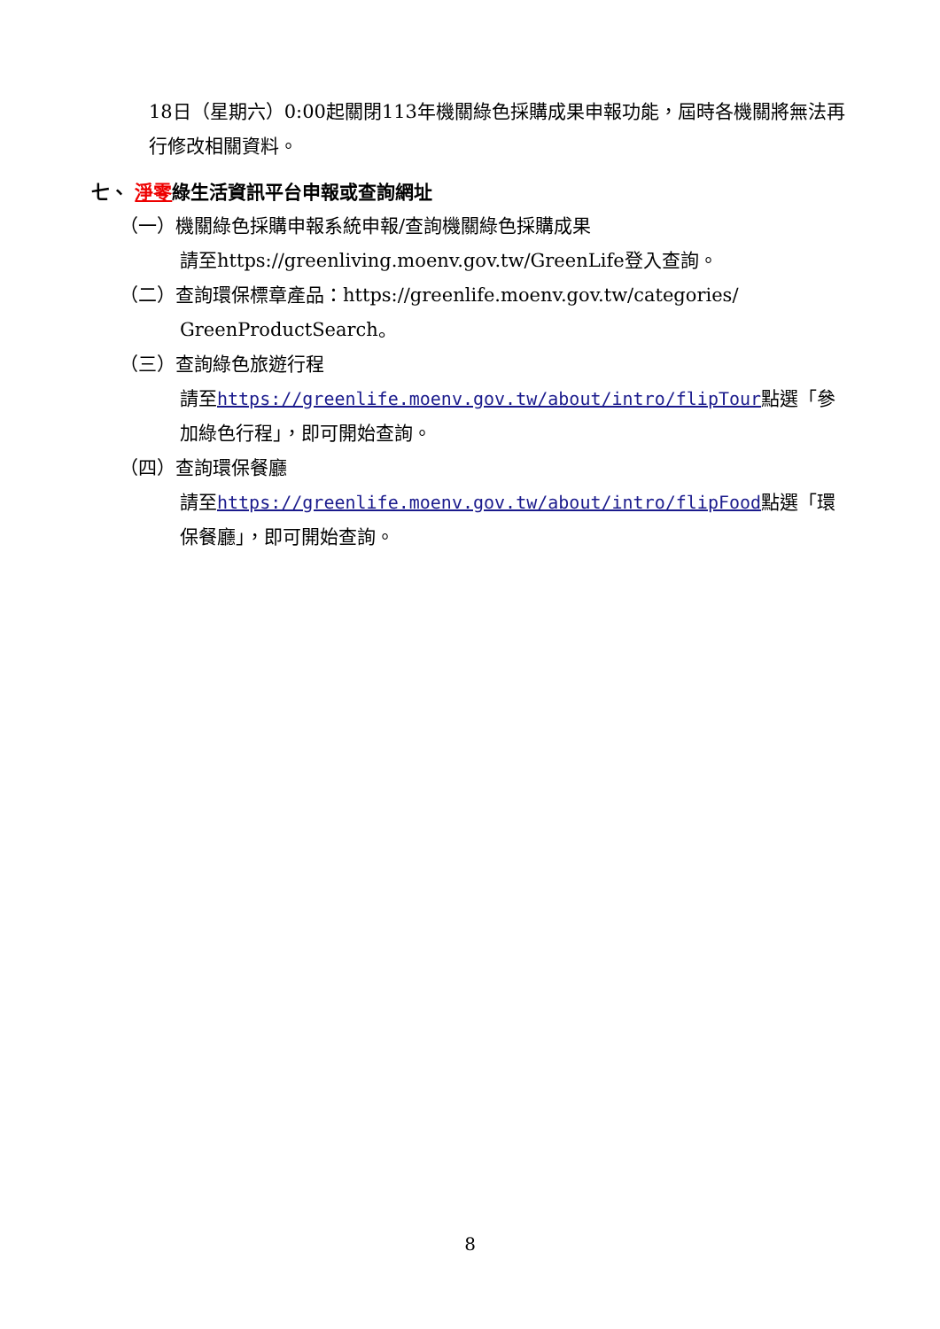18日（星期六）0:00起關閉113年機關綠色採購成果申報功能，屆時各機關將無法再行修改相關資料。
七、 淨零綠生活資訊平台申報或查詢網址
（一）機關綠色採購申報系統申報/查詢機關綠色採購成果
請至https://greenliving.moenv.gov.tw/GreenLife登入查詢。
（二）查詢環保標章產品：https://greenlife.moenv.gov.tw/categories/
GreenProductSearch。
（三）查詢綠色旅遊行程
請至https://greenlife.moenv.gov.tw/about/intro/flipTour點選「參加綠色行程」，即可開始查詢。
（四）查詢環保餐廳
請至https://greenlife.moenv.gov.tw/about/intro/flipFood點選「環保餐廳」，即可開始查詢。
8